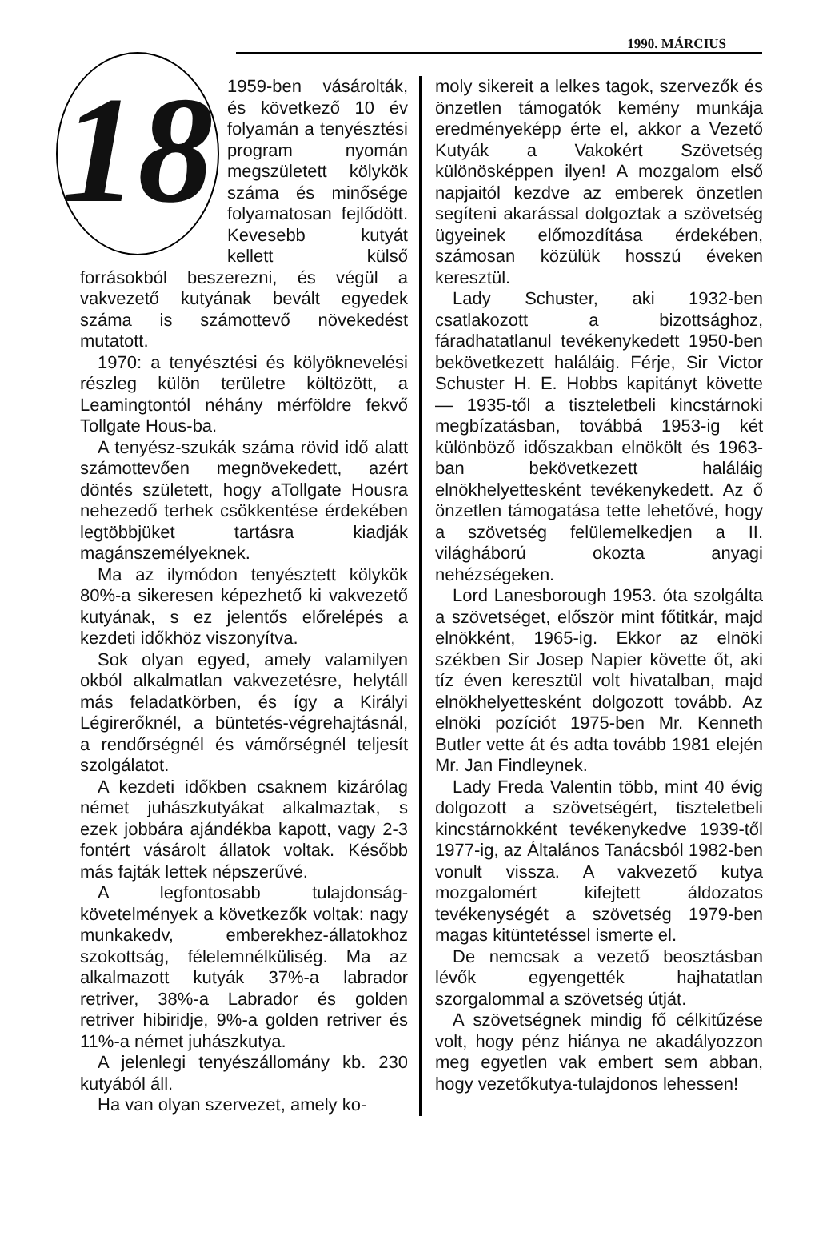1990. MÁRCIUS
18
1959-ben vásárolták, és következő 10 év folyamán a tenyésztési program nyomán megszületett kölykök száma és minősége folyamatosan fejlődött. Kevesebb kutyát kellett külső forrásokból beszerezni, és végül a vakvezető kutyának bevált egyedek száma is számottevő növekedést mutatott.
1970: a tenyésztési és kölyöknevelési részleg külön területre költözött, a Leamingtontól néhány mérföldre fekvő Tollgate Hous-ba.
A tenyész-szukák száma rövid idő alatt számottevően megnövekedett, azért döntés született, hogy aTollgate Housra nehezedő terhek csökkentése érdekében legtöbbjüket tartásra kiadják magánszemélyeknek.
Ma az ilymódon tenyésztett kölykök 80%-a sikeresen képezhető ki vakvezető kutyának, s ez jelentős előrelépés a kezdeti időkhöz viszonyítva.
Sok olyan egyed, amely valamilyen okból alkalmatlan vakvezetésre, helytáll más feladatkörben, és így a Királyi Légirerőknél, a büntetés-végrehajtásnál, a rendőrségnél és vámőrségnél teljesít szolgálatot.
A kezdeti időkben csaknem kizárólag német juhászkutyákat alkalmaztak, s ezek jobbára ajándékba kapott, vagy 2-3 fontért vásárolt állatok voltak. Később más fajták lettek népszerűvé.
A legfontosabb tulajdonság-követelmények a következők voltak: nagy munkakedv, emberekhez-állatokhoz szokottság, félelemnélküliség. Ma az alkalmazott kutyák 37%-a labrador retriver, 38%-a Labrador és golden retriver hibiridje, 9%-a golden retriver és 11%-a német juhászkutya.
A jelenlegi tenyészállomány kb. 230 kutyából áll.
Ha van olyan szervezet, amely ko-
moly sikereit a lelkes tagok, szervezők és önzetlen támogatók kemény munkája eredményeképp érte el, akkor a Vezető Kutyák a Vakokért Szövetség különösképpen ilyen! A mozgalom első napjaitól kezdve az emberek önzetlen segíteni akarással dolgoztak a szövetség ügyeinek előmozdítása érdekében, számosan közülük hosszú éveken keresztül.
Lady Schuster, aki 1932-ben csatlakozott a bizottsághoz, fáradhatatlanul tevékenykedett 1950-ben bekövetkezett haláláig. Férje, Sir Victor Schuster H. E. Hobbs kapitányt követte — 1935-től a tiszteletbeli kincstárnoki megbízatásban, továbbá 1953-ig két különböző időszakban elnökölt és 1963-ban bekövetkezett haláláig elnökhelyettesként tevékenykedett. Az ő önzetlen támogatása tette lehetővé, hogy a szövetség felülemelkedjen a II. világháború okozta anyagi nehézségeken.
Lord Lanesborough 1953. óta szolgálta a szövetséget, először mint főtitkár, majd elnökként, 1965-ig. Ekkor az elnöki székben Sir Josep Napier követte őt, aki tíz éven keresztül volt hivatalban, majd elnökhelyettesként dolgozott tovább. Az elnöki pozíciót 1975-ben Mr. Kenneth Butler vette át és adta tovább 1981 elején Mr. Jan Findleynek.
Lady Freda Valentin több, mint 40 évig dolgozott a szövetségért, tiszteletbeli kincstárnokként tevékenykedve 1939-től 1977-ig, az Általános Tanácsból 1982-ben vonult vissza. A vakvezető kutya mozgalomért kifejtett áldozatos tevékenységét a szövetség 1979-ben magas kitüntetéssel ismerte el.
De nemcsak a vezető beosztásban lévők egyengették hajhatatlan szorgalommal a szövetség útját.
A szövetségnek mindig fő célkitűzése volt, hogy pénz hiánya ne akadályozzon meg egyetlen vak embert sem abban, hogy vezetőkutya-tulajdonos lehessen!